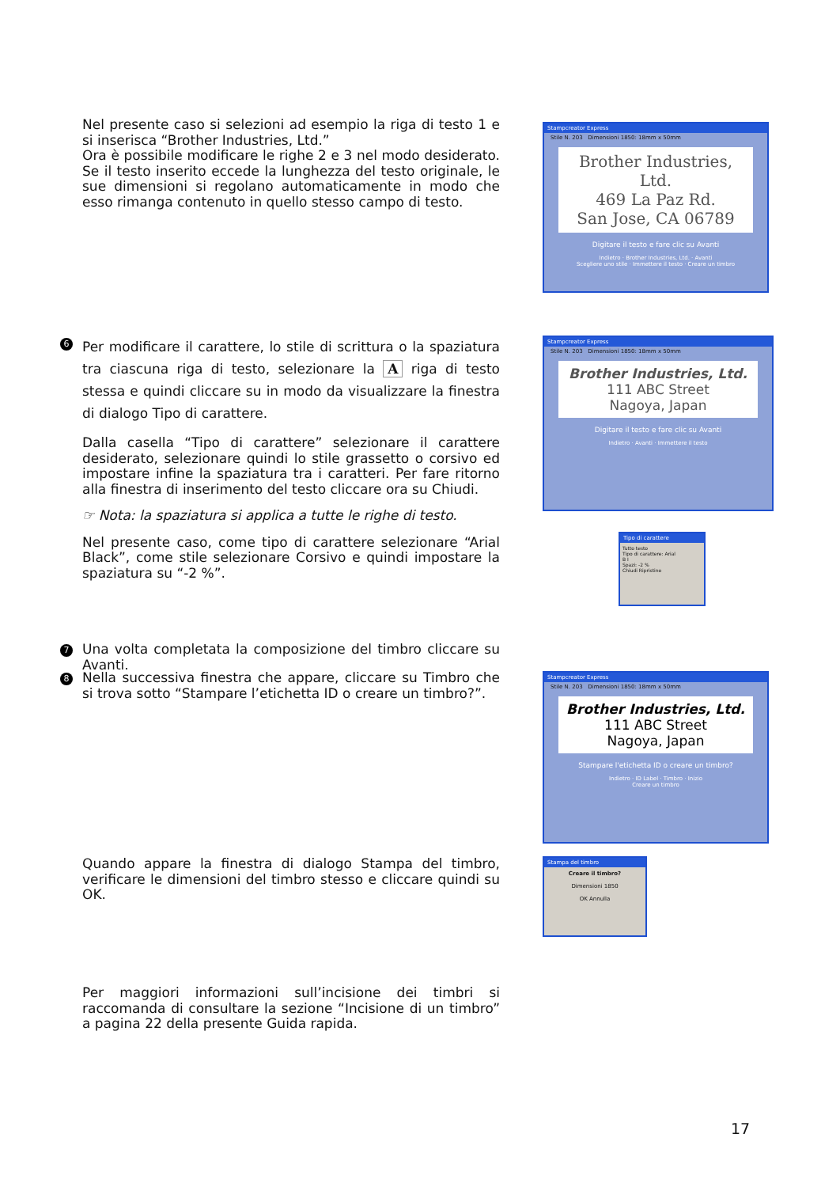Nel presente caso si selezioni ad esempio la riga di testo 1 e si inserisca “Brother Industries, Ltd.”
Ora è possibile modificare le righe 2 e 3 nel modo desiderato. Se il testo inserito eccede la lunghezza del testo originale, le sue dimensioni si regolano automaticamente in modo che esso rimanga contenuto in quello stesso campo di testo.
Stampcreator Express
Stile N. 203 Dimensioni 1850: 18mm x 50mm
Brother Industries, Ltd.
469 La Paz Rd.
San Jose, CA 06789
Digitare il testo e fare clic su Avanti
Indietro · Brother Industries, Ltd. · Avanti
Scegliere uno stile · Immettere il testo · Creare un timbro
6
Per modificare il carattere, lo stile di scrittura o la spaziatura tra ciascuna riga di testo, selezionare la A riga di testo stessa e quindi cliccare su in modo da visualizzare la finestra di dialogo Tipo di carattere.
Dalla casella “Tipo di carattere” selezionare il carattere desiderato, selezionare quindi lo stile grassetto o corsivo ed impostare infine la spaziatura tra i caratteri. Per fare ritorno alla finestra di inserimento del testo cliccare ora su Chiudi.
☞ Nota: la spaziatura si applica a tutte le righe di testo.
Nel presente caso, come tipo di carattere selezionare “Arial Black”, come stile selezionare Corsivo e quindi impostare la spaziatura su “-2 %”.
Stampcreator Express
Stile N. 203 Dimensioni 1850: 18mm x 50mm
Brother Industries, Ltd.
111 ABC Street
Nagoya, Japan
Digitare il testo e fare clic su Avanti
Indietro · Avanti · Immettere il testo
Tipo di carattere
Tutto testo
Tipo di carattere: Arial
B I
Spazi: -2 %
Chiudi Ripristino
7
Una volta completata la composizione del timbro cliccare su Avanti.
8
Nella successiva finestra che appare, cliccare su Timbro che si trova sotto “Stampare l’etichetta ID o creare un timbro?”.
Stampcreator Express
Stile N. 203 Dimensioni 1850: 18mm x 50mm
Brother Industries, Ltd.
111 ABC Street
Nagoya, Japan
Stampare l'etichetta ID o creare un timbro?
Indietro · ID Label · Timbro · Inizio
Creare un timbro
Quando appare la finestra di dialogo Stampa del timbro, verificare le dimensioni del timbro stesso e cliccare quindi su OK.
Stampa del timbro
Creare il timbro?
Dimensioni 1850
OK Annulla
Per maggiori informazioni sull’incisione dei timbri si raccomanda di consultare la sezione “Incisione di un timbro” a pagina 22 della presente Guida rapida.
17